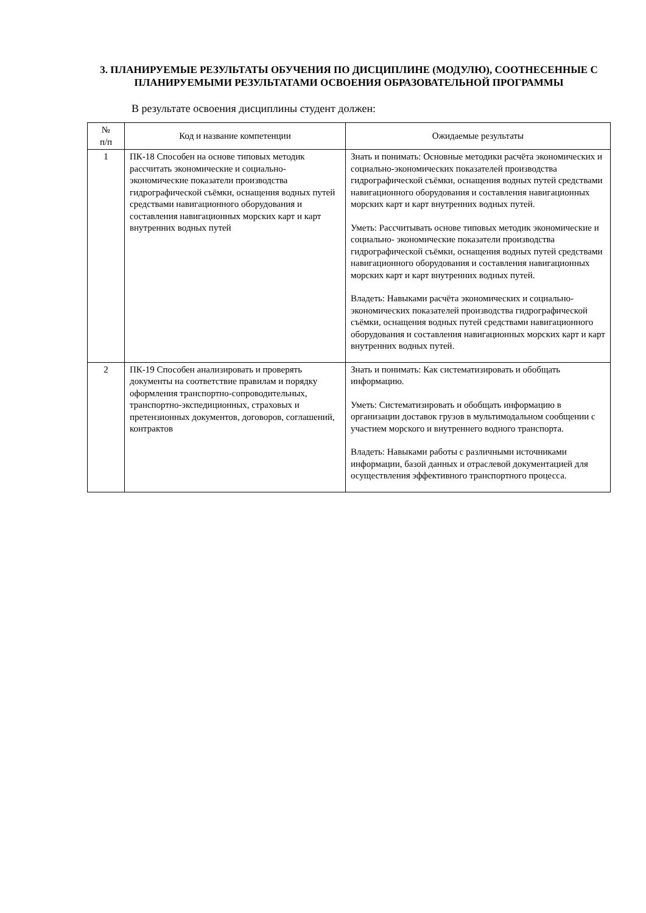3. ПЛАНИРУЕМЫЕ РЕЗУЛЬТАТЫ ОБУЧЕНИЯ ПО ДИСЦИПЛИНЕ (МОДУЛЮ), СООТНЕСЕННЫЕ С ПЛАНИРУЕМЫМИ РЕЗУЛЬТАТАМИ ОСВОЕНИЯ ОБРАЗОВАТЕЛЬНОЙ ПРОГРАММЫ
В результате освоения дисциплины студент должен:
| № п/п | Код и название компетенции | Ожидаемые результаты |
| --- | --- | --- |
| 1 | ПК-18 Способен на основе типовых методик рассчитать экономические и социально-экономические показатели производства гидрографической съёмки, оснащения водных путей средствами навигационного оборудования и составления навигационных морских карт и карт внутренних водных путей | Знать и понимать: Основные методики расчёта экономических и социально-экономических показателей производства гидрографической съёмки, оснащения водных путей средствами навигационного оборудования и составления навигационных морских карт и карт внутренних водных путей. Уметь: Рассчитывать основе типовых методик экономические и социально- экономические показатели производства гидрографической съёмки, оснащения водных путей средствами навигационного оборудования и составления навигационных морских карт и карт внутренних водных путей. Владеть: Навыками расчёта экономических и социально-экономических показателей производства гидрографической съёмки, оснащения водных путей средствами навигационного оборудования и составления навигационных морских карт и карт внутренних водных путей. |
| 2 | ПК-19 Способен анализировать и проверять документы на соответствие правилам и порядку оформления транспортно-сопроводительных, транспортно-экспедиционных, страховых и претензионных документов, договоров, соглашений, контрактов | Знать и понимать: Как систематизировать и обобщать информацию. Уметь: Систематизировать и обобщать информацию в организации доставок грузов в мультимодальном сообщении с участием морского и внутреннего водного транспорта. Владеть: Навыками работы с различными источниками информации, базой данных и отраслевой документацией для осуществления эффективного транспортного процесса. |